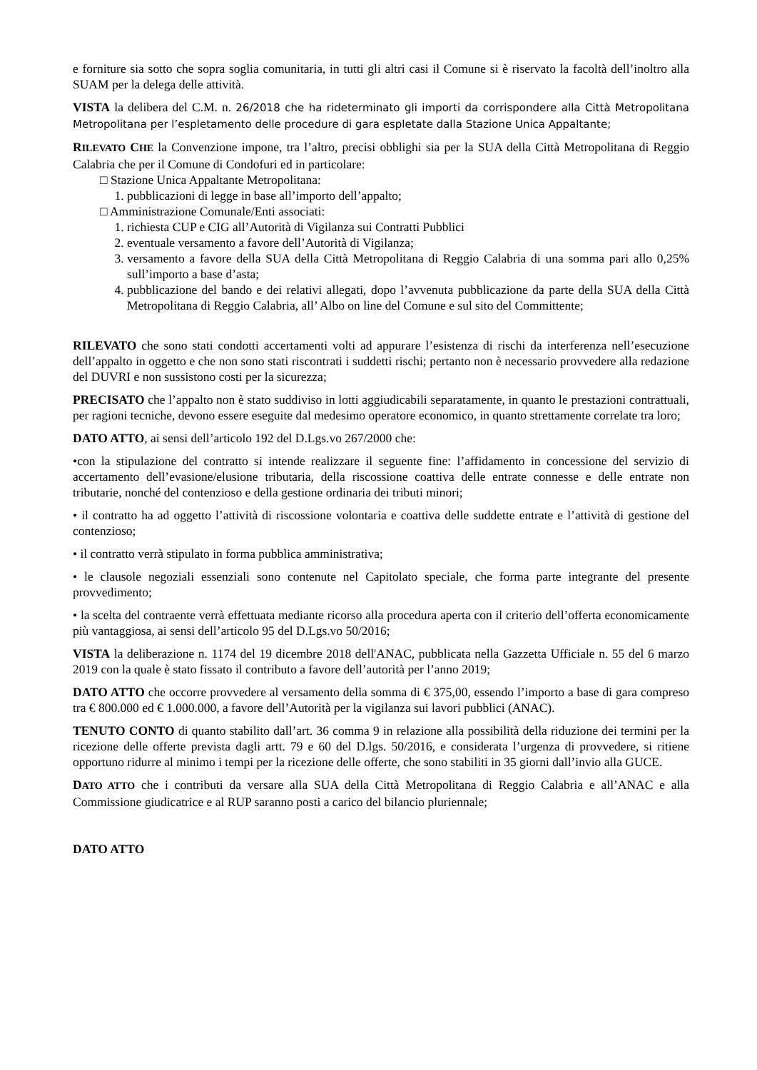e forniture sia sotto che sopra soglia comunitaria, in tutti gli altri casi il Comune si è riservato la facoltà dell’inoltro alla SUAM per la delega delle attività.
VISTA la delibera del C.M. n. 26/2018 che ha rideterminato gli importi da corrispondere alla Città Metropolitana Metropolitana per l’espletamento delle procedure di gara espletate dalla Stazione Unica Appaltante;
RILEVATO CHE la Convenzione impone, tra l’altro, precisi obblighi sia per la SUA della Città Metropolitana di Reggio Calabria che per il Comune di Condofuri ed in particolare:
□ Stazione Unica Appaltante Metropolitana:
1. pubblicazioni di legge in base all’importo dell’appalto;
□ Amministrazione Comunale/Enti associati:
1. richiesta CUP e CIG all’Autorità di Vigilanza sui Contratti Pubblici
2. eventuale versamento a favore dell’Autorità di Vigilanza;
3. versamento a favore della SUA della Città Metropolitana di Reggio Calabria di una somma pari allo 0,25% sull’importo a base d’asta;
4. pubblicazione del bando e dei relativi allegati, dopo l’avvenuta pubblicazione da parte della SUA della Città Metropolitana di Reggio Calabria, all’ Albo on line del Comune e sul sito del Committente;
RILEVATO che sono stati condotti accertamenti volti ad appurare l’esistenza di rischi da interferenza nell’esecuzione dell’appalto in oggetto e che non sono stati riscontrati i suddetti rischi; pertanto non è necessario provvedere alla redazione del DUVRI e non sussistono costi per la sicurezza;
PRECISATO che l’appalto non è stato suddiviso in lotti aggiudicabili separatamente, in quanto le prestazioni contrattuali, per ragioni tecniche, devono essere eseguite dal medesimo operatore economico, in quanto strettamente correlate tra loro;
DATO ATTO, ai sensi dell’articolo 192 del D.Lgs.vo 267/2000 che:
•con la stipulazione del contratto si intende realizzare il seguente fine: l’affidamento in concessione del servizio di accertamento dell’evasione/elusione tributaria, della riscossione coattiva delle entrate connesse e delle entrate non tributarie, nonché del contenzioso e della gestione ordinaria dei tributi minori;
• il contratto ha ad oggetto l’attività di riscossione volontaria e coattiva delle suddette entrate e l’attività di gestione del contenzioso;
• il contratto verrà stipulato in forma pubblica amministrativa;
• le clausole negoziali essenziali sono contenute nel Capitolato speciale, che forma parte integrante del presente provvedimento;
• la scelta del contraente verrà effettuata mediante ricorso alla procedura aperta con il criterio dell’offerta economicamente più vantaggiosa, ai sensi dell’articolo 95 del D.Lgs.vo 50/2016;
VISTA la deliberazione n. 1174 del 19 dicembre 2018 dell'ANAC, pubblicata nella Gazzetta Ufficiale n. 55 del 6 marzo 2019 con la quale è stato fissato il contributo a favore dell’autorità per l’anno 2019;
DATO ATTO che occorre provvedere al versamento della somma di € 375,00, essendo l’importo a base di gara compreso tra € 800.000 ed € 1.000.000, a favore dell’Autorità per la vigilanza sui lavori pubblici (ANAC).
TENUTO CONTO di quanto stabilito dall’art. 36 comma 9 in relazione alla possibilità della riduzione dei termini per la ricezione delle offerte prevista dagli artt. 79 e 60 del D.lgs. 50/2016, e considerata l’urgenza di provvedere, si ritiene opportuno ridurre al minimo i tempi per la ricezione delle offerte, che sono stabiliti in 35 giorni dall’invio alla GUCE.
DATO ATTO che i contributi da versare alla SUA della Città Metropolitana di Reggio Calabria e all’ANAC e alla Commissione giudicatrice e al RUP saranno posti a carico del bilancio pluriennale;
DATO ATTO